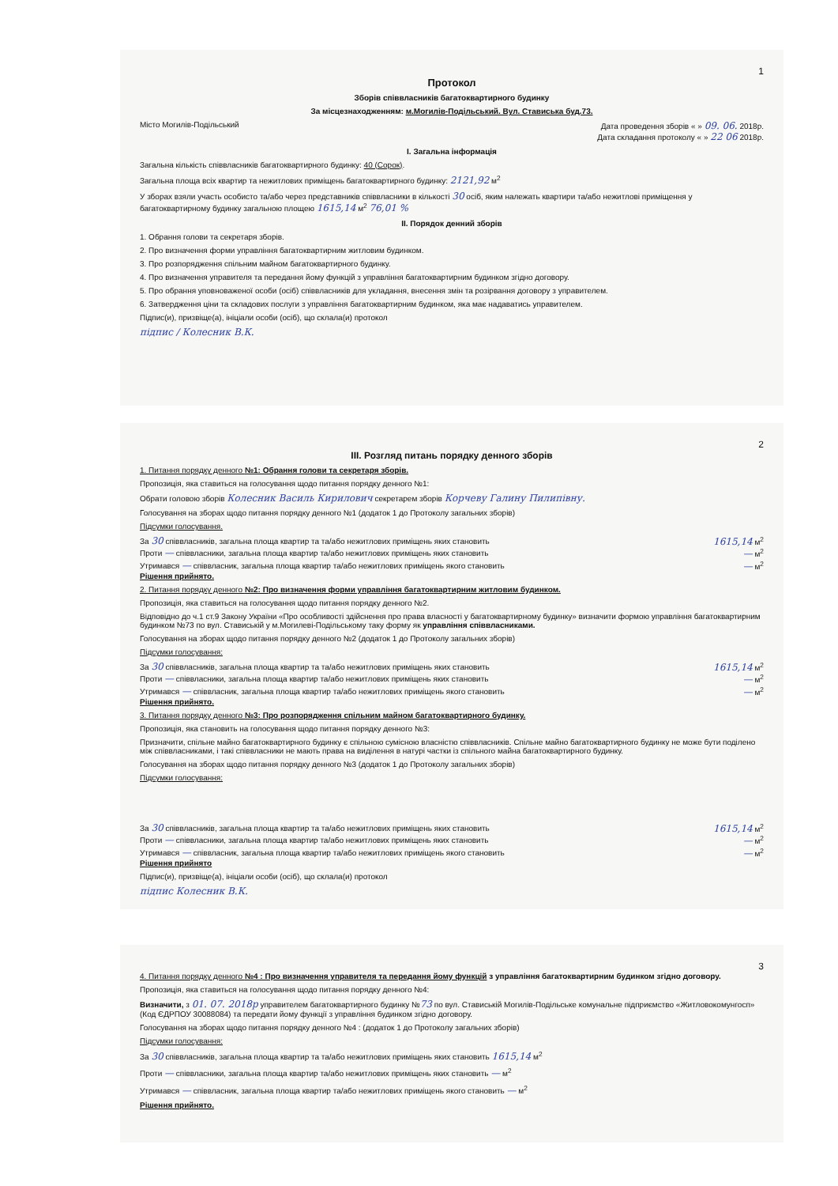1
Протокол
Зборів співвласників багатоквартирного будинку
За місцезнаходженням: м.Могилів-Подільський. Вул. Стависька буд.73.
Місто Могилів-Подільський Дата проведення зборів « » 09. 06. 2018р.
Дата складання протоколу « » 22 06 2018р.
I. Загальна інформація
Загальна кількість співвласників багатоквартирного будинку: 40 (Сорок).
Загальна площа всіх квартир та нежитлових приміщень багатоквартирного будинку: 2121,92 м<sup>2</sup>
У зборах взяли участь особисто та/або через представників співвласники в кількості 30 осіб, яким належать квартири та/або нежитлові приміщення у багатоквартирному будинку загальною площею 1615,14 м<sup>2</sup> 76,01 %
II. Порядок денний зборів
1. Обрання голови та секретаря зборів.
2. Про визначення форми управління багатоквартирним житловим будинком.
3. Про розпорядження спільним майном багатоквартирного будинку.
4. Про визначення управителя та передання йому функцій з управління багатоквартирним будинком згідно договору.
5. Про обрання уповноваженої особи (осіб) співвласників для укладання, внесення змін та розірвання договору з управителем.
6. Затвердження ціни та складових послуги з управління багатоквартирним будинком, яка має надаватись управителем.
Підпис(и), призвіще(а), ініціали особи (осіб), що склала(и) протокол
підпис / Колесник В.К.
2
III. Розгляд питань порядку денного зборів
1. Питання порядку денного №1: Обрання голови та секретаря зборів.
Пропозиція, яка ставиться на голосування щодо питання порядку денного №1:
Обрати головою зборів Колесник Василь Кирилович секретарем зборів Корчеву Галину Пилипівну.
Голосування на зборах щодо питання порядку денного №1 (додаток 1 до Протоколу загальних зборів)
Підсумки голосування.
За 30 співвласників, загальна площа квартир та та/або нежитлових приміщень яких становить 1615,14 м<sup>2</sup>
Проти — співвласники, загальна площа квартир та/або нежитлових приміщень яких становить — м<sup>2</sup>
Утримався — співвласник, загальна площа квартир та/або нежитлових приміщень якого становить — м<sup>2</sup>
Рішення прийнято.
2. Питання порядку денного №2: Про визначення форми управління багатоквартирним житловим будинком.
Пропозиція, яка ставиться на голосування щодо питання порядку денного №2.
Відповідно до ч.1 ст.9 Закону України «Про особливості здійснення про права власності у багатоквартирному будинку» визначити формою управління багатоквартирним будинком №73 по вул. Ставиській у м.Могилеві-Подільському таку форму як управління співвласниками.
Голосування на зборах щодо питання порядку денного №2 (додаток 1 до Протоколу загальних зборів)
Підсумки голосування:
За 30 співвласників, загальна площа квартир та та/або нежитлових приміщень яких становить 1615,14 м<sup>2</sup>
Проти — співвласники, загальна площа квартир та/або нежитлових приміщень яких становить — м<sup>2</sup>
Утримався — співвласник, загальна площа квартир та/або нежитлових приміщень якого становить — м<sup>2</sup>
Рішення прийнято.
3. Питання порядку денного №3: Про розпорядження спільним майном багатоквартирного будинку.
Пропозиція, яка становить на голосування щодо питання порядку денного №3:
Призначити, спільне майно багатоквартирного будинку є спільною сумісною власністю співвласників. Спільне майно багатоквартирного будинку не може бути поділено між співвласниками, і такі співвласники не мають права на виділення в натурі частки із спільного майна багатоквартирного будинку.
Голосування на зборах щодо питання порядку денного №3 (додаток 1 до Протоколу загальних зборів)
Підсумки голосування:
За 30 співвласників, загальна площа квартир та та/або нежитлових приміщень яких становить 1615,14 м<sup>2</sup>
Проти — співвласники, загальна площа квартир та/або нежитлових приміщень яких становить — м<sup>2</sup>
Утримався — співвласник, загальна площа квартир та/або нежитлових приміщень якого становить — м<sup>2</sup>
Рішення прийнято
Підпис(и), призвіще(а), ініціали особи (осіб), що склала(и) протокол
підпис Колесник В.К.
3
4. Питання порядку денного №4 : Про визначення управителя та передання йому функцій з управління багатоквартирним будинком згідно договору.
Пропозиція, яка ставиться на голосування щодо питання порядку денного №4:
Визначити, з 01. 07. 2018р управителем багатоквартирного будинку №73 по вул. Ставиській Могилів-Подільське комунальне підприємство «Житловокомунгосп» (Код ЄДРПОУ 30088084) та передати йому функції з управління будинком згідно договору.
Голосування на зборах щодо питання порядку денного №4 : (додаток 1 до Протоколу загальних зборів)
Підсумки голосування:
За 30 співвласників, загальна площа квартир та та/або нежитлових приміщень яких становить 1615,14 м<sup>2</sup>
Проти — співвласники, загальна площа квартир та/або нежитлових приміщень яких становить — м<sup>2</sup>
Утримався — співвласник, загальна площа квартир та/або нежитлових приміщень якого становить — м<sup>2</sup>
Рішення прийнято.